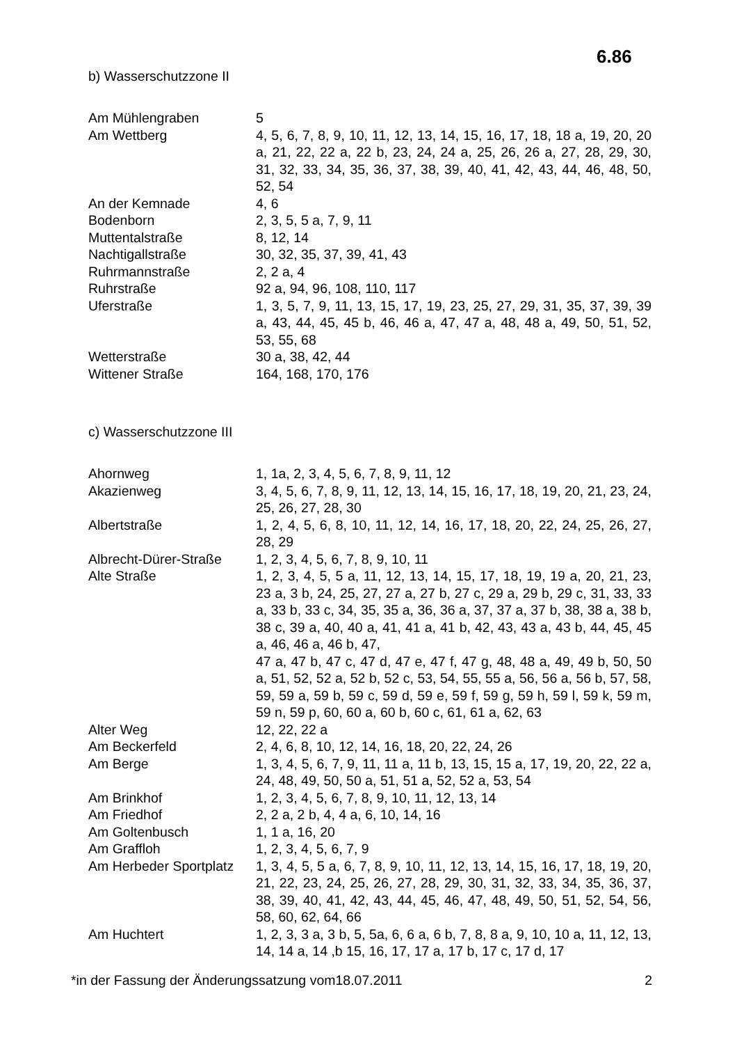6.86
b) Wasserschutzzone II
| Am Mühlengraben | 5 |
| Am Wettberg | 4, 5, 6, 7, 8, 9, 10, 11, 12, 13, 14, 15, 16, 17, 18, 18 a, 19, 20, 20 a, 21, 22, 22 a, 22 b, 23, 24, 24 a, 25, 26, 26 a, 27, 28, 29, 30, 31, 32, 33, 34, 35, 36, 37, 38, 39, 40, 41, 42, 43, 44, 46, 48, 50, 52, 54 |
| An der Kemnade | 4, 6 |
| Bodenborn | 2, 3, 5, 5 a, 7, 9, 11 |
| Muttentalstraße | 8, 12, 14 |
| Nachtigallstraße | 30, 32, 35, 37, 39, 41, 43 |
| Ruhrmannstraße | 2, 2 a, 4 |
| Ruhrstraße | 92 a, 94, 96, 108, 110, 117 |
| Uferstraße | 1, 3, 5, 7, 9, 11, 13, 15, 17, 19, 23, 25, 27, 29, 31, 35, 37, 39, 39 a, 43, 44, 45, 45 b, 46, 46 a, 47, 47 a, 48, 48 a, 49, 50, 51, 52, 53, 55, 68 |
| Wetterstraße | 30 a, 38, 42, 44 |
| Wittener Straße | 164, 168, 170, 176 |
c) Wasserschutzzone III
| Ahornweg | 1, 1a, 2, 3, 4, 5, 6, 7, 8, 9, 11, 12 |
| Akazienweg | 3, 4, 5, 6, 7, 8, 9, 11, 12, 13, 14, 15, 16, 17, 18, 19, 20, 21, 23, 24, 25, 26, 27, 28, 30 |
| Albertstraße | 1, 2, 4, 5, 6, 8, 10, 11, 12, 14, 16, 17, 18, 20, 22, 24, 25, 26, 27, 28, 29 |
| Albrecht-Dürer-Straße | 1, 2, 3, 4, 5, 6, 7, 8, 9, 10, 11 |
| Alte Straße | 1, 2, 3, 4, 5, 5 a, 11, 12, 13, 14, 15, 17, 18, 19, 19 a, 20, 21, 23, 23 a, 3 b, 24, 25, 27, 27 a, 27 b, 27 c, 29 a, 29 b, 29 c, 31, 33, 33 a, 33 b, 33 c, 34, 35, 35 a, 36, 36 a, 37, 37 a, 37 b, 38, 38 a, 38 b, 38 c, 39 a, 40, 40 a, 41, 41 a, 41 b, 42, 43, 43 a, 43 b, 44, 45, 45 a, 46, 46 a, 46 b, 47, 47 a, 47 b, 47 c, 47 d, 47 e, 47 f, 47 g, 48, 48 a, 49, 49 b, 50, 50 a, 51, 52, 52 a, 52 b, 52 c, 53, 54, 55, 55 a, 56, 56 a, 56 b, 57, 58, 59, 59 a, 59 b, 59 c, 59 d, 59 e, 59 f, 59 g, 59 h, 59 l, 59 k, 59 m, 59 n, 59 p, 60, 60 a, 60 b, 60 c, 61, 61 a, 62, 63 |
| Alter Weg | 12, 22, 22 a |
| Am Beckerfeld | 2, 4, 6, 8, 10, 12, 14, 16, 18, 20, 22, 24, 26 |
| Am Berge | 1, 3, 4, 5, 6, 7, 9, 11, 11 a, 11 b, 13, 15, 15 a, 17, 19, 20, 22, 22 a, 24, 48, 49, 50, 50 a, 51, 51 a, 52, 52 a, 53, 54 |
| Am Brinkhof | 1, 2, 3, 4, 5, 6, 7, 8, 9, 10, 11, 12, 13, 14 |
| Am Friedhof | 2, 2 a, 2 b, 4, 4 a, 6, 10, 14, 16 |
| Am Goltenbusch | 1, 1 a, 16, 20 |
| Am Graffloh | 1, 2, 3, 4, 5, 6, 7, 9 |
| Am Herbeder Sportplatz | 1, 3, 4, 5, 5 a, 6, 7, 8, 9, 10, 11, 12, 13, 14, 15, 16, 17, 18, 19, 20, 21, 22, 23, 24, 25, 26, 27, 28, 29, 30, 31, 32, 33, 34, 35, 36, 37, 38, 39, 40, 41, 42, 43, 44, 45, 46, 47, 48, 49, 50, 51, 52, 54, 56, 58, 60, 62, 64, 66 |
| Am Huchtert | 1, 2, 3, 3 a, 3 b, 5, 5a, 6, 6 a, 6 b, 7, 8, 8 a, 9, 10, 10 a, 11, 12, 13, 14, 14 a, 14 ,b 15, 16, 17, 17 a, 17 b, 17 c, 17 d, 17 |
*in der Fassung der Änderungssatzung vom18.07.2011 2